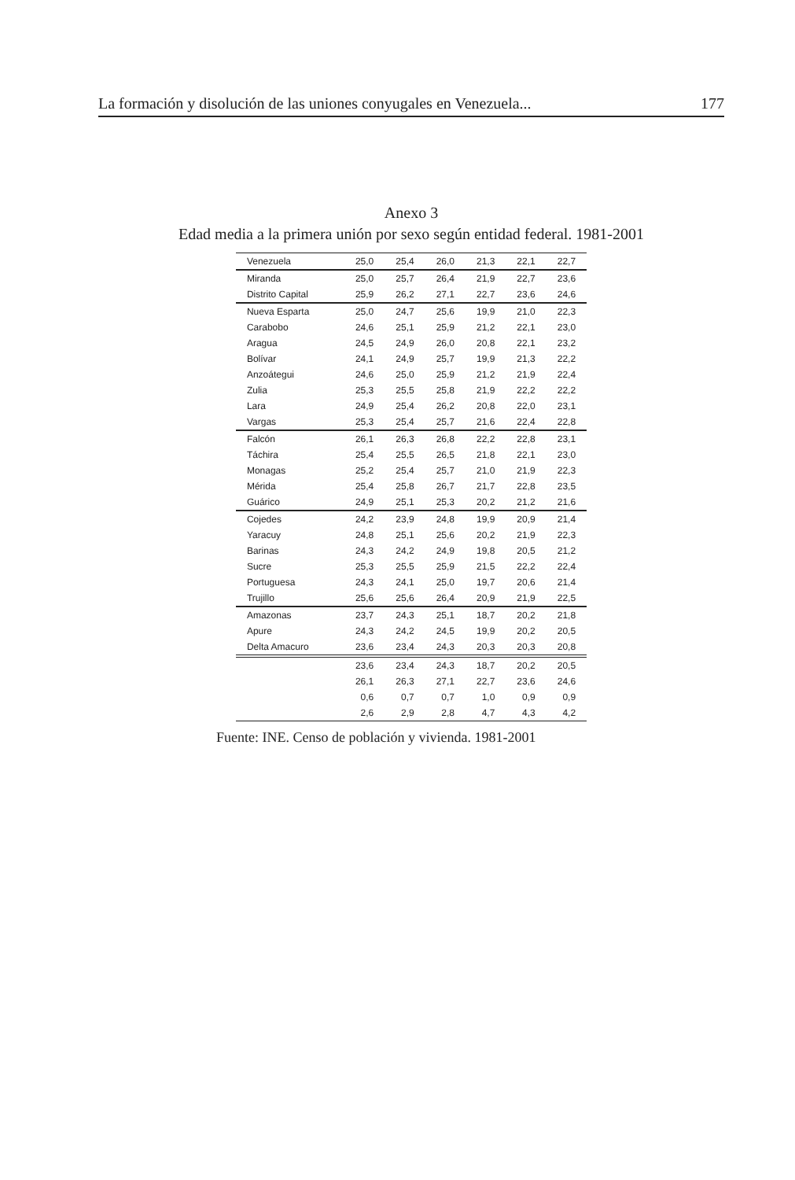La formación y disolución de las uniones conyugales en Venezuela... 177
Anexo 3
Edad media a la primera unión por sexo según entidad federal. 1981-2001
| Venezuela | 25,0 | 25,4 | 26,0 | 21,3 | 22,1 | 22,7 |
| Miranda | 25,0 | 25,7 | 26,4 | 21,9 | 22,7 | 23,6 |
| Distrito Capital | 25,9 | 26,2 | 27,1 | 22,7 | 23,6 | 24,6 |
| Nueva Esparta | 25,0 | 24,7 | 25,6 | 19,9 | 21,0 | 22,3 |
| Carabobo | 24,6 | 25,1 | 25,9 | 21,2 | 22,1 | 23,0 |
| Aragua | 24,5 | 24,9 | 26,0 | 20,8 | 22,1 | 23,2 |
| Bolívar | 24,1 | 24,9 | 25,7 | 19,9 | 21,3 | 22,2 |
| Anzoátegui | 24,6 | 25,0 | 25,9 | 21,2 | 21,9 | 22,4 |
| Zulia | 25,3 | 25,5 | 25,8 | 21,9 | 22,2 | 22,2 |
| Lara | 24,9 | 25,4 | 26,2 | 20,8 | 22,0 | 23,1 |
| Vargas | 25,3 | 25,4 | 25,7 | 21,6 | 22,4 | 22,8 |
| Falcón | 26,1 | 26,3 | 26,8 | 22,2 | 22,8 | 23,1 |
| Táchira | 25,4 | 25,5 | 26,5 | 21,8 | 22,1 | 23,0 |
| Monagas | 25,2 | 25,4 | 25,7 | 21,0 | 21,9 | 22,3 |
| Mérida | 25,4 | 25,8 | 26,7 | 21,7 | 22,8 | 23,5 |
| Guárico | 24,9 | 25,1 | 25,3 | 20,2 | 21,2 | 21,6 |
| Cojedes | 24,2 | 23,9 | 24,8 | 19,9 | 20,9 | 21,4 |
| Yaracuy | 24,8 | 25,1 | 25,6 | 20,2 | 21,9 | 22,3 |
| Barinas | 24,3 | 24,2 | 24,9 | 19,8 | 20,5 | 21,2 |
| Sucre | 25,3 | 25,5 | 25,9 | 21,5 | 22,2 | 22,4 |
| Portuguesa | 24,3 | 24,1 | 25,0 | 19,7 | 20,6 | 21,4 |
| Trujillo | 25,6 | 25,6 | 26,4 | 20,9 | 21,9 | 22,5 |
| Amazonas | 23,7 | 24,3 | 25,1 | 18,7 | 20,2 | 21,8 |
| Apure | 24,3 | 24,2 | 24,5 | 19,9 | 20,2 | 20,5 |
| Delta Amacuro | 23,6 | 23,4 | 24,3 | 20,3 | 20,3 | 20,8 |
| | 23,6 | 23,4 | 24,3 | 18,7 | 20,2 | 20,5 |
| | 26,1 | 26,3 | 27,1 | 22,7 | 23,6 | 24,6 |
| | 0,6 | 0,7 | 0,7 | 1,0 | 0,9 | 0,9 |
| | 2,6 | 2,9 | 2,8 | 4,7 | 4,3 | 4,2 |
Fuente: INE. Censo de población y vivienda. 1981-2001